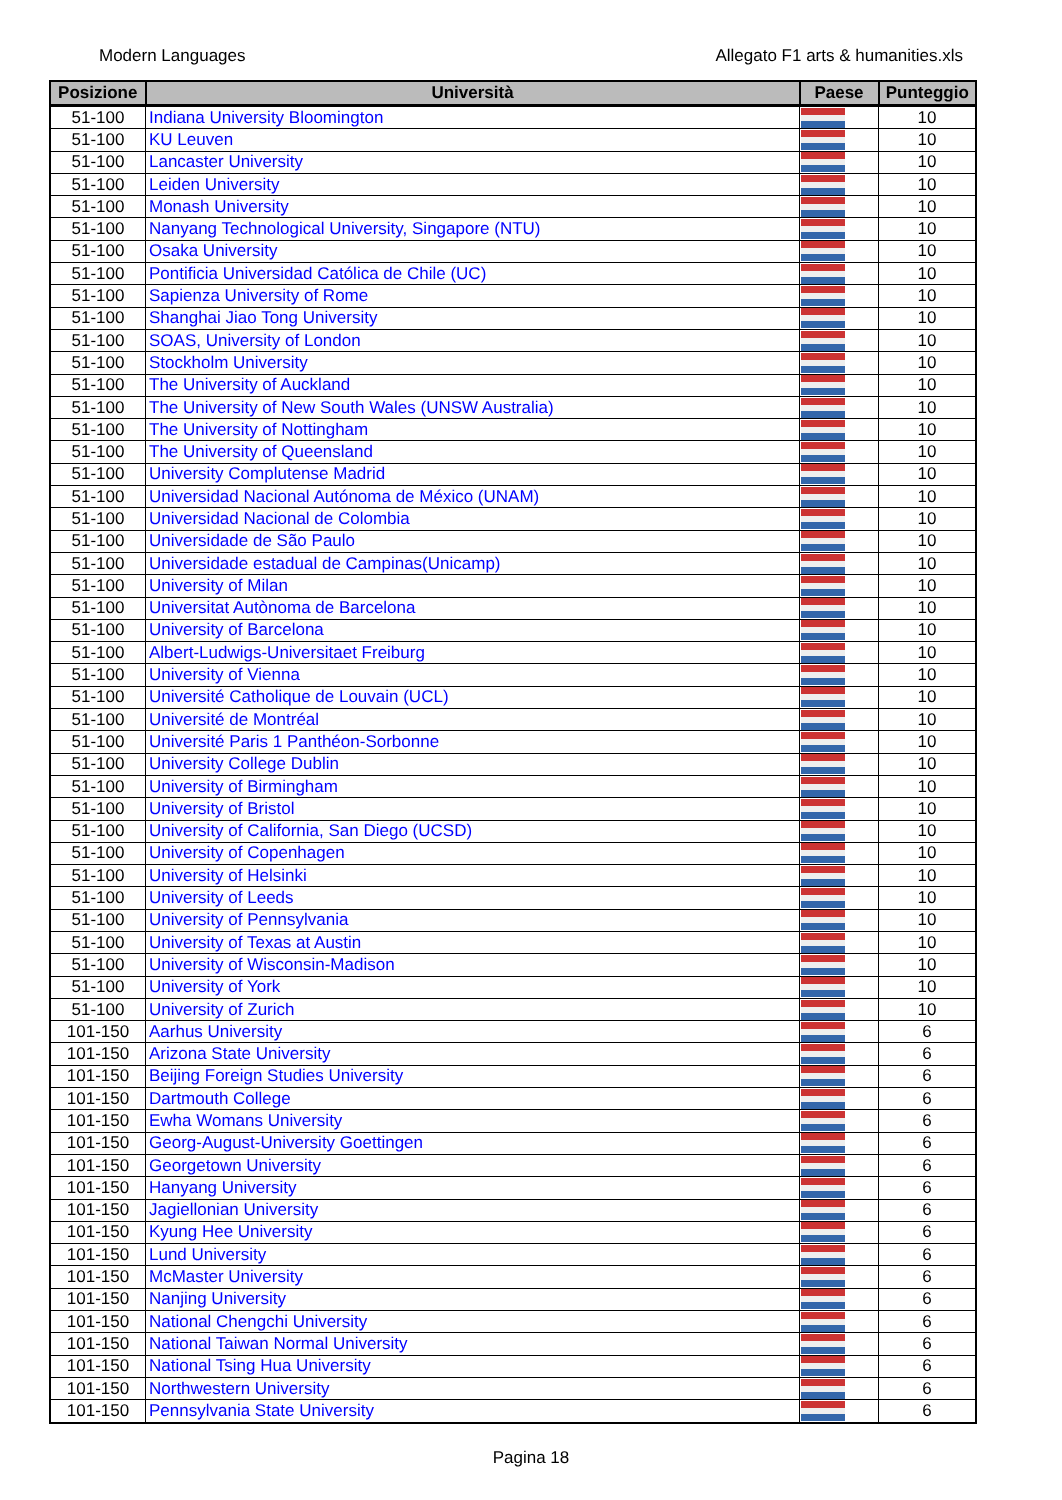Modern Languages Allegato F1 arts & humanities.xls
| Posizione | Università | Paese | Punteggio |
| --- | --- | --- | --- |
| 51-100 | Indiana University Bloomington | | 10 |
| 51-100 | KU Leuven | | 10 |
| 51-100 | Lancaster University | | 10 |
| 51-100 | Leiden University | | 10 |
| 51-100 | Monash University | | 10 |
| 51-100 | Nanyang Technological University, Singapore (NTU) | | 10 |
| 51-100 | Osaka University | | 10 |
| 51-100 | Pontificia Universidad Católica de Chile (UC) | | 10 |
| 51-100 | Sapienza University of Rome | | 10 |
| 51-100 | Shanghai Jiao Tong University | | 10 |
| 51-100 | SOAS, University of London | | 10 |
| 51-100 | Stockholm University | | 10 |
| 51-100 | The University of Auckland | | 10 |
| 51-100 | The University of New South Wales (UNSW Australia) | | 10 |
| 51-100 | The University of Nottingham | | 10 |
| 51-100 | The University of Queensland | | 10 |
| 51-100 | University Complutense Madrid | | 10 |
| 51-100 | Universidad Nacional Autónoma de México (UNAM) | | 10 |
| 51-100 | Universidad Nacional de Colombia | | 10 |
| 51-100 | Universidade de São Paulo | | 10 |
| 51-100 | Universidade estadual de Campinas(Unicamp) | | 10 |
| 51-100 | University of Milan | | 10 |
| 51-100 | Universitat Autònoma de Barcelona | | 10 |
| 51-100 | University of Barcelona | | 10 |
| 51-100 | Albert-Ludwigs-Universitaet Freiburg | | 10 |
| 51-100 | University of Vienna | | 10 |
| 51-100 | Université Catholique de Louvain (UCL) | | 10 |
| 51-100 | Université de Montréal | | 10 |
| 51-100 | Université Paris 1 Panthéon-Sorbonne | | 10 |
| 51-100 | University College Dublin | | 10 |
| 51-100 | University of Birmingham | | 10 |
| 51-100 | University of Bristol | | 10 |
| 51-100 | University of California, San Diego (UCSD) | | 10 |
| 51-100 | University of Copenhagen | | 10 |
| 51-100 | University of Helsinki | | 10 |
| 51-100 | University of Leeds | | 10 |
| 51-100 | University of Pennsylvania | | 10 |
| 51-100 | University of Texas at Austin | | 10 |
| 51-100 | University of Wisconsin-Madison | | 10 |
| 51-100 | University of York | | 10 |
| 51-100 | University of Zurich | | 10 |
| 101-150 | Aarhus University | | 6 |
| 101-150 | Arizona State University | | 6 |
| 101-150 | Beijing Foreign Studies University | | 6 |
| 101-150 | Dartmouth College | | 6 |
| 101-150 | Ewha Womans University | | 6 |
| 101-150 | Georg-August-University Goettingen | | 6 |
| 101-150 | Georgetown University | | 6 |
| 101-150 | Hanyang University | | 6 |
| 101-150 | Jagiellonian University | | 6 |
| 101-150 | Kyung Hee University | | 6 |
| 101-150 | Lund University | | 6 |
| 101-150 | McMaster University | | 6 |
| 101-150 | Nanjing University | | 6 |
| 101-150 | National Chengchi University | | 6 |
| 101-150 | National Taiwan Normal University | | 6 |
| 101-150 | National Tsing Hua University | | 6 |
| 101-150 | Northwestern University | | 6 |
| 101-150 | Pennsylvania State University | | 6 |
Pagina 18